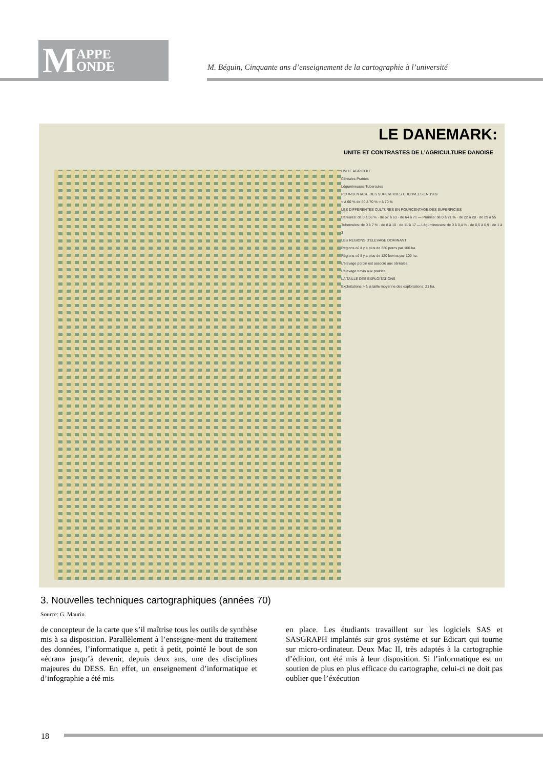M APPE
ONDE
M. Béguin, Cinquante ans d’enseignement de la cartographie à l’université
LE DANEMARK:
UNITE ET CONTRASTES DE L’AGRICULTURE DANOISE
UNITE AGRICOLE
Céréales Prairies
Légumineuses Tubercules
POURCENTAGE DES SUPERFICIES CULTIVEES EN 1969
< à 60 % de 60 à 70 % > à 70 %
LES DIFFERENTES CULTURES EN POURCENTAGE DES SUPERFICIES
Céréales: de 0 à 56 % · de 57 à 63 · de 64 à 71 — Prairies: de 0 à 21 % · de 22 à 28 · de 29 à 55
Tubercules: de 0 à 7 % · de 8 à 10 · de 11 à 17 — Légumineuses: de 0 à 0,4 % · de 0,5 à 0,9 · de 1 à 3
LES REGIONS D’ELEVAGE DOMINANT
Régions où il y a plus de 320 porcs par 100 ha.
Régions où il y a plus de 120 bovins par 100 ha.
L’élevage porcin est associé aux céréales.
L’élevage bovin aux prairies.
LA TAILLE DES EXPLOITATIONS
Exploitations > à la taille moyenne des exploitations: 21 ha.
3. Nouvelles techniques cartographiques (années 70)
Source: G. Maurin.
de concepteur de la carte que s’il maîtrise tous les outils de synthèse mis à sa disposition. Parallèlement à l’enseigne-ment du traitement des données, l’informatique a, petit à petit, pointé le bout de son «écran» jusqu’à devenir, depuis deux ans, une des disciplines majeures du DESS. En effet, un enseignement d’informatique et d’infographie a été mis
en place. Les étudiants travaillent sur les logiciels SAS et SASGRAPH implantés sur gros système et sur Edicart qui tourne sur micro-ordinateur. Deux Mac II, très adaptés à la cartographie d’édition, ont été mis à leur disposition. Si l’informatique est un soutien de plus en plus efficace du cartographe, celui-ci ne doit pas oublier que l’éxécution
18